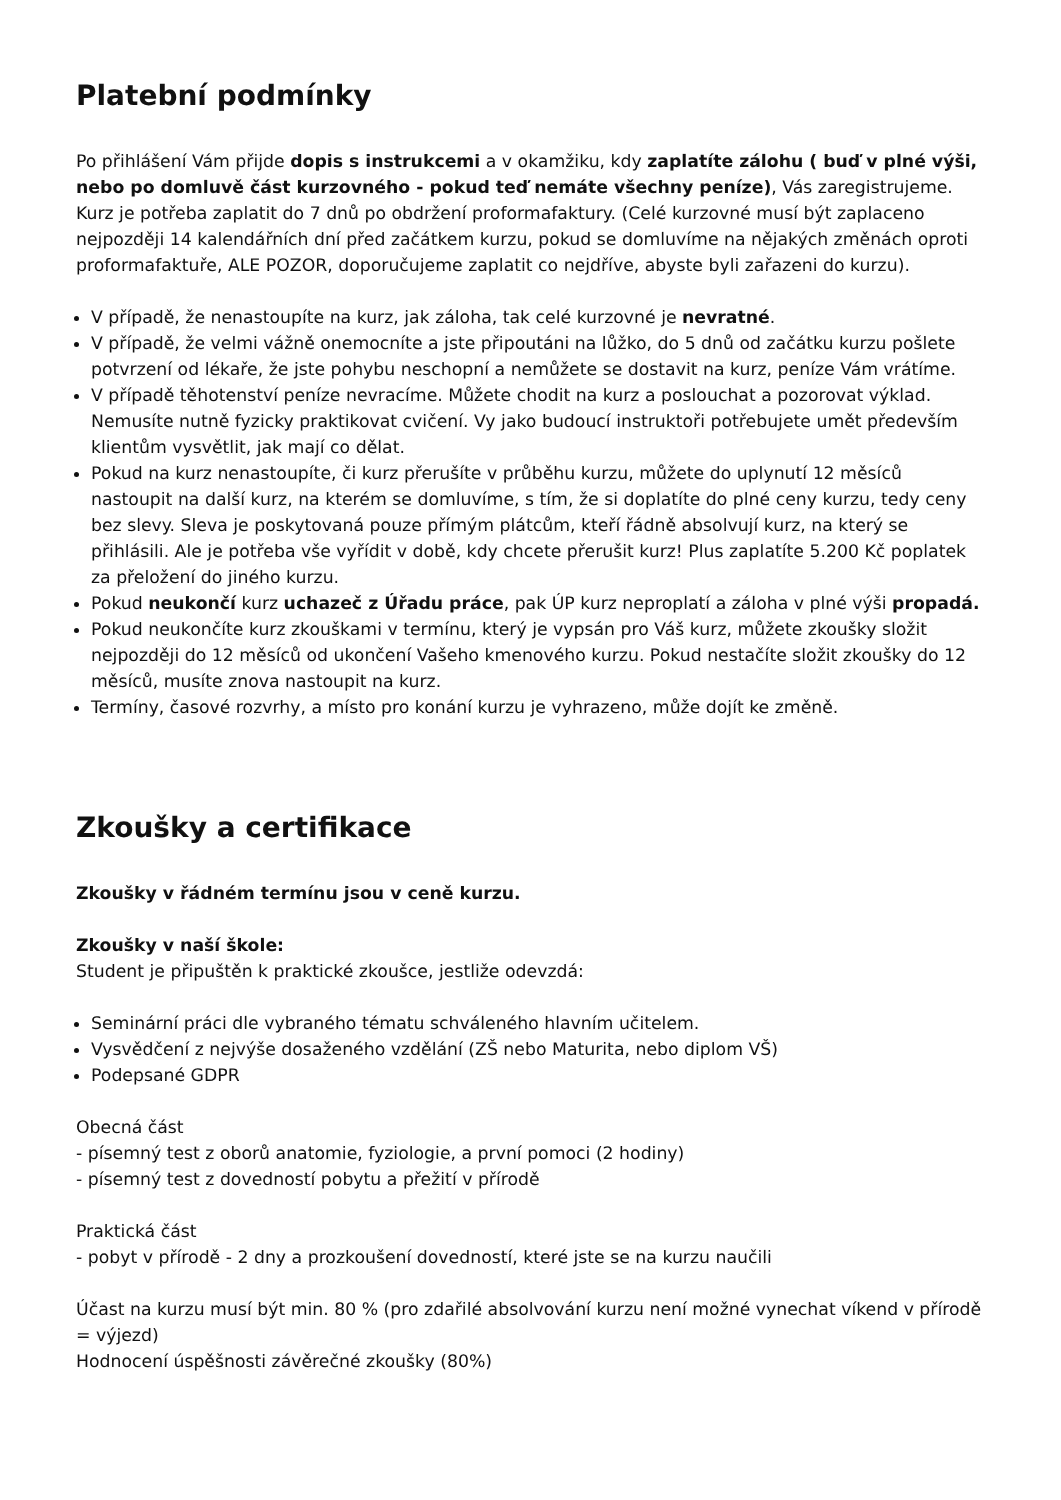Platební podmínky
Po přihlášení Vám přijde dopis s instrukcemi a v okamžiku, kdy zaplatíte zálohu ( buď v plné výši, nebo po domluvě část kurzovného - pokud teď nemáte všechny peníze), Vás zaregistrujeme. Kurz je potřeba zaplatit do 7 dnů po obdržení proformafaktury. (Celé kurzovné musí být zaplaceno nejpozději 14 kalendářních dní před začátkem kurzu, pokud se domluvíme na nějakých změnách oproti proformafaktuře, ALE POZOR, doporučujeme zaplatit co nejdříve, abyste byli zařazeni do kurzu).
V případě, že nenastoupíte na kurz, jak záloha, tak celé kurzovné je nevratné.
V případě, že velmi vážně onemocníte a jste připoutáni na lůžko, do 5 dnů od začátku kurzu pošlete potvrzení od lékaře, že jste pohybu neschopní a nemůžete se dostavit na kurz, peníze Vám vrátíme.
V případě těhotenství peníze nevracíme. Můžete chodit na kurz a poslouchat a pozorovat výklad. Nemusíte nutně fyzicky praktikovat cvičení. Vy jako budoucí instruktoři potřebujete umět především klientům vysvětlit, jak mají co dělat.
Pokud na kurz nenastoupíte, či kurz přerušíte v průběhu kurzu, můžete do uplynutí 12 měsíců nastoupit na další kurz, na kterém se domluvíme, s tím, že si doplatíte do plné ceny kurzu, tedy ceny bez slevy. Sleva je poskytovaná pouze přímým plátcům, kteří řádně absolvují kurz, na který se přihlásili. Ale je potřeba vše vyřídit v době, kdy chcete přerušit kurz! Plus zaplatíte 5.200 Kč poplatek za přeložení do jiného kurzu.
Pokud neukončí kurz uchazeč z Úřadu práce, pak ÚP kurz neproplatí a záloha v plné výši propadá.
Pokud neukončíte kurz zkouškami v termínu, který je vypsán pro Váš kurz, můžete zkoušky složit nejpozději do 12 měsíců od ukončení Vašeho kmenového kurzu. Pokud nestačíte složit zkoušky do 12 měsíců, musíte znova nastoupit na kurz.
Termíny, časové rozvrhy, a místo pro konání kurzu je vyhrazeno, může dojít ke změně.
Zkoušky a certifikace
Zkoušky v řádném termínu jsou v ceně kurzu.
Zkoušky v naší škole:
Student je připuštěn k praktické zkoušce, jestliže odevzdá:
Seminární práci dle vybraného tématu schváleného hlavním učitelem.
Vysvědčení z nejvýše dosaženého vzdělání (ZŠ nebo Maturita, nebo diplom VŠ)
Podepsané GDPR
Obecná část
- písemný test z oborů anatomie, fyziologie, a první pomoci (2 hodiny)
- písemný test z dovedností pobytu a přežití v přírodě
Praktická část
- pobyt v přírodě - 2 dny a prozkoušení dovedností, které jste se na kurzu naučili
Účast na kurzu musí být min. 80 % (pro zdařilé absolvování kurzu není možné vynechat víkend v přírodě = výjezd)
Hodnocení úspěšnosti závěrečné zkoušky (80%)